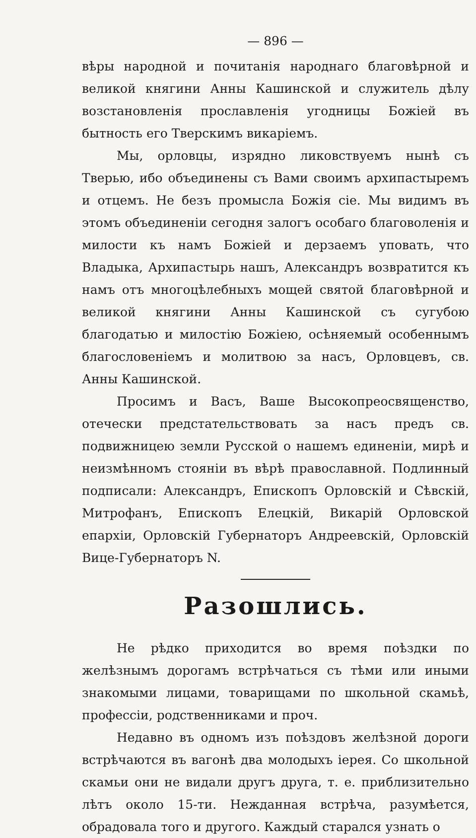— 896 —
вѣры народной и почитанія народнаго благовѣрной и великой княгини Анны Кашинской и служитель дѣлу возстановленія прославленія угодницы Божіей въ бытность его Тверскимъ викаріемъ.
Мы, орловцы, изрядно ликовствуемъ нынѣ съ Тверью, ибо объединены съ Вами своимъ архипастыремъ и отцемъ. Не безъ промысла Божія сіе. Мы видимъ въ этомъ объединеніи сегодня залогъ особаго благоволенія и милости къ намъ Божіей и дерзаемъ уповать, что Владыка, Архипастырь нашъ, Александръ возвратится къ намъ отъ многоцѣлебныхъ мощей святой благовѣрной и великой княгини Анны Кашинской съ сугубою благодатью и милостію Божіею, осѣняемый особеннымъ благословеніемъ и молитвою за насъ, Орловцевъ, св. Анны Кашинской.
Просимъ и Васъ, Ваше Высокопреосвященство, отечески предстательствовать за насъ предъ св. подвижницею земли Русской о нашемъ единеніи, мирѣ и неизмѣнномъ стояніи въ вѣрѣ православной. Подлинный подписали: Александръ, Епископъ Орловскій и Сѣвскій, Митрофанъ, Епископъ Елецкій, Викарій Орловской епархіи, Орловскій Губернаторъ Андреевскій, Орловскій Вице-Губернаторъ N.
Разошлись.
Не рѣдко приходится во время поѣздки по желѣзнымъ дорогамъ встрѣчаться съ тѣми или иными знакомыми лицами, товарищами по школьной скамьѣ, профессіи, родственниками и проч.
Недавно въ одномъ изъ поѣздовъ желѣзной дороги встрѣчаются въ вагонѣ два молодыхъ іерея. Со школьной скамьи они не видали другъ друга, т. е. приблизительно лѣтъ около 15-ти. Нежданная встрѣча, разумѣется, обрадовала того и другого. Каждый старался узнать о